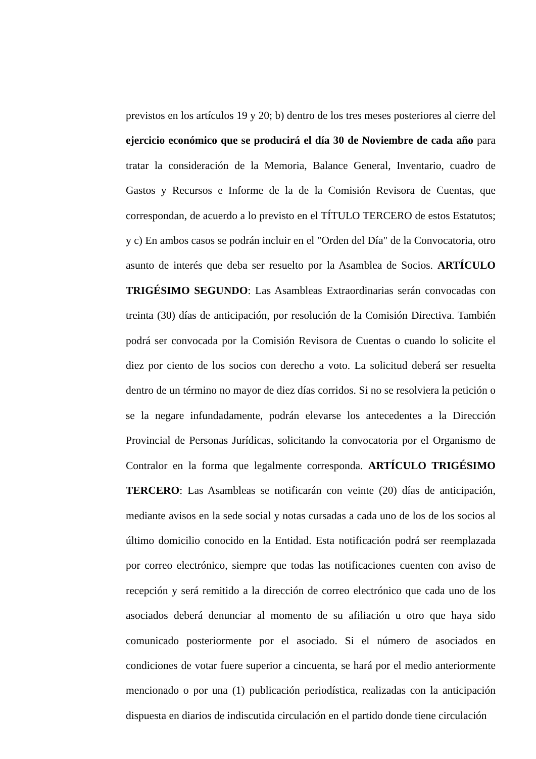previstos en los artículos 19 y 20; b) dentro de los tres meses posteriores al cierre del ejercicio económico que se producirá el día 30 de Noviembre de cada año para tratar la consideración de la Memoria, Balance General, Inventario, cuadro de Gastos y Recursos e Informe de la de la Comisión Revisora de Cuentas, que correspondan, de acuerdo a lo previsto en el TÍTULO TERCERO de estos Estatutos; y c) En ambos casos se podrán incluir en el "Orden del Día" de la Convocatoria, otro asunto de interés que deba ser resuelto por la Asamblea de Socios. ARTÍCULO TRIGÉSIMO SEGUNDO: Las Asambleas Extraordinarias serán convocadas con treinta (30) días de anticipación, por resolución de la Comisión Directiva. También podrá ser convocada por la Comisión Revisora de Cuentas o cuando lo solicite el diez por ciento de los socios con derecho a voto. La solicitud deberá ser resuelta dentro de un término no mayor de diez días corridos. Si no se resolviera la petición o se la negare infundadamente, podrán elevarse los antecedentes a la Dirección Provincial de Personas Jurídicas, solicitando la convocatoria por el Organismo de Contralor en la forma que legalmente corresponda. ARTÍCULO TRIGÉSIMO TERCERO: Las Asambleas se notificarán con veinte (20) días de anticipación, mediante avisos en la sede social y notas cursadas a cada uno de los de los socios al último domicilio conocido en la Entidad. Esta notificación podrá ser reemplazada por correo electrónico, siempre que todas las notificaciones cuenten con aviso de recepción y será remitido a la dirección de correo electrónico que cada uno de los asociados deberá denunciar al momento de su afiliación u otro que haya sido comunicado posteriormente por el asociado. Si el número de asociados en condiciones de votar fuere superior a cincuenta, se hará por el medio anteriormente mencionado o por una (1) publicación periodística, realizadas con la anticipación dispuesta en diarios de indiscutida circulación en el partido donde tiene circulación